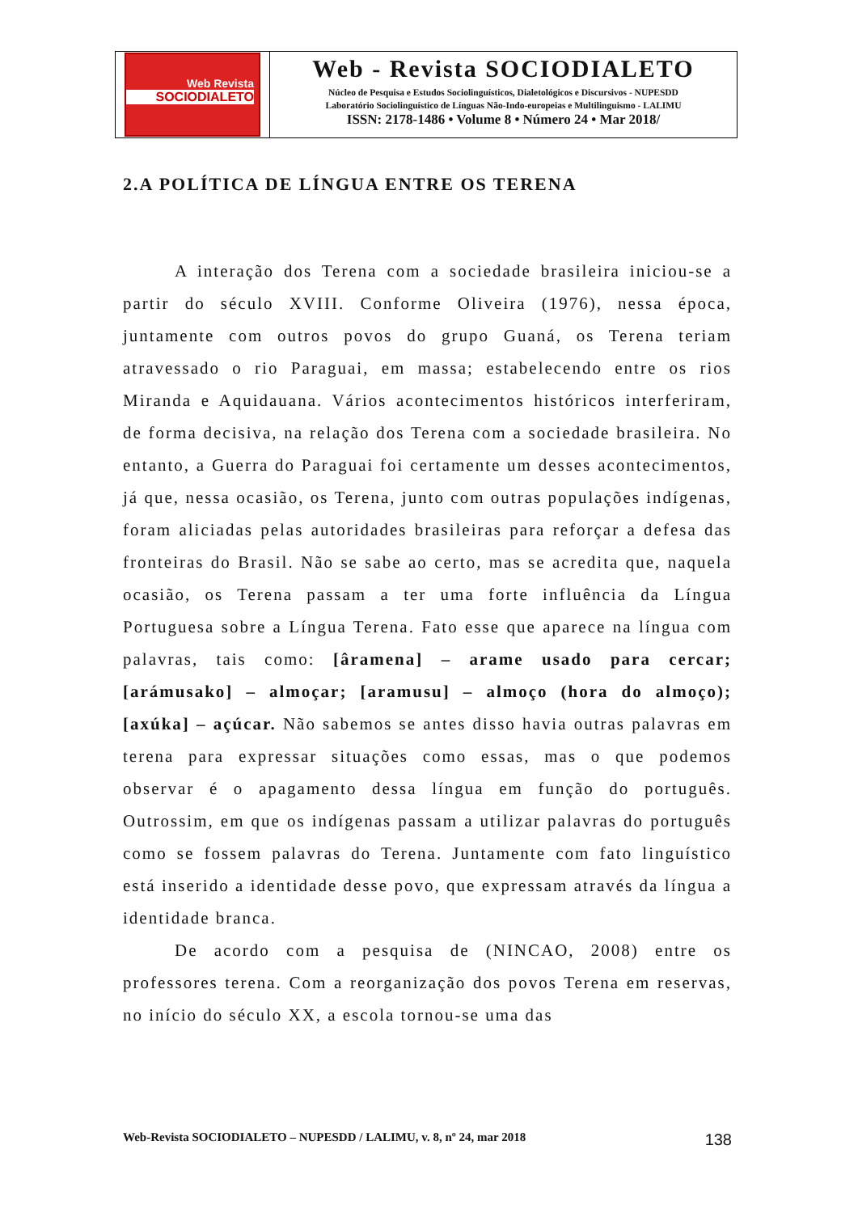Web Revista
SOCIODIALETO
Web - Revista SOCIODIALETO
Núcleo de Pesquisa e Estudos Sociolinguísticos, Dialetológicos e Discursivos - NUPESDD
Laboratório Sociolinguístico de Línguas Não-Indo-europeias e Multilinguismo - LALIMU
ISSN: 2178-1486 • Volume 8 • Número 24 • Mar 2018/
2.A POLÍTICA DE LÍNGUA ENTRE OS TERENA
A interação dos Terena com a sociedade brasileira iniciou-se a partir do século XVIII. Conforme Oliveira (1976), nessa época, juntamente com outros povos do grupo Guaná, os Terena teriam atravessado o rio Paraguai, em massa; estabelecendo entre os rios Miranda e Aquidauana. Vários acontecimentos históricos interferiram, de forma decisiva, na relação dos Terena com a sociedade brasileira. No entanto, a Guerra do Paraguai foi certamente um desses acontecimentos, já que, nessa ocasião, os Terena, junto com outras populações indígenas, foram aliciadas pelas autoridades brasileiras para reforçar a defesa das fronteiras do Brasil. Não se sabe ao certo, mas se acredita que, naquela ocasião, os Terena passam a ter uma forte influência da Língua Portuguesa sobre a Língua Terena. Fato esse que aparece na língua com palavras, tais como: [âramena] – arame usado para cercar; [arámusako] – almoçar; [aramusu] – almoço (hora do almoço); [axúka] – açúcar. Não sabemos se antes disso havia outras palavras em terena para expressar situações como essas, mas o que podemos observar é o apagamento dessa língua em função do português. Outrossim, em que os indígenas passam a utilizar palavras do português como se fossem palavras do Terena. Juntamente com fato linguístico está inserido a identidade desse povo, que expressam através da língua a identidade branca.
De acordo com a pesquisa de (NINCAO, 2008) entre os professores terena. Com a reorganização dos povos Terena em reservas, no início do século XX, a escola tornou-se uma das
Web-Revista SOCIODIALETO – NUPESDD / LALIMU, v. 8, nº 24, mar 2018 138